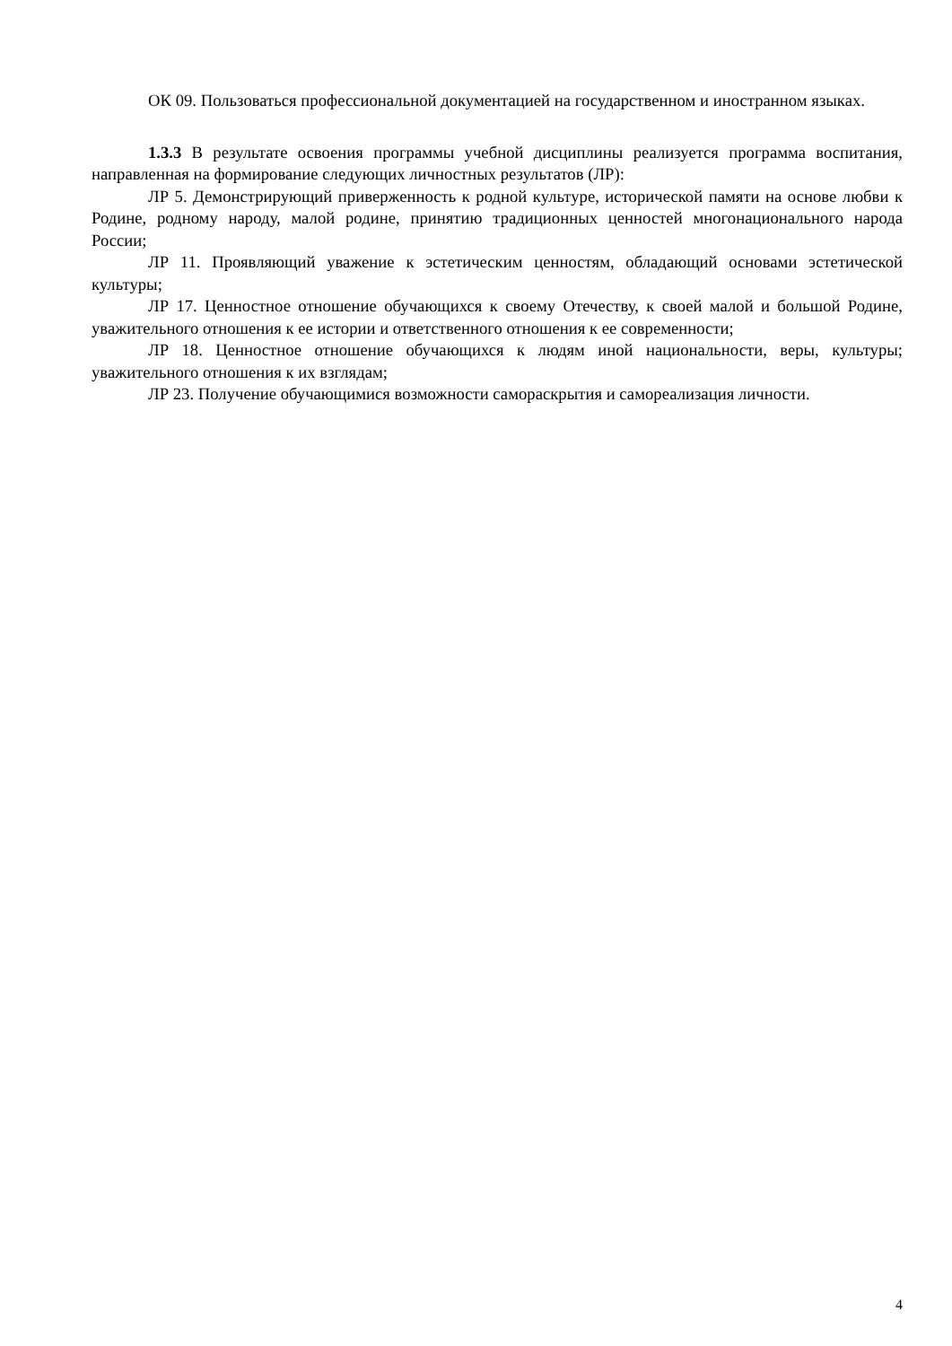ОК 09. Пользоваться профессиональной документацией на государственном и иностранном языках.
1.3.3 В результате освоения программы учебной дисциплины реализуется программа воспитания, направленная на формирование следующих личностных результатов (ЛР):
ЛР 5. Демонстрирующий приверженность к родной культуре, исторической памяти на основе любви к Родине, родному народу, малой родине, принятию традиционных ценностей многонационального народа России;
ЛР 11. Проявляющий уважение к эстетическим ценностям, обладающий основами эстетической культуры;
ЛР 17. Ценностное отношение обучающихся к своему Отечеству, к своей малой и большой Родине, уважительного отношения к ее истории и ответственного отношения к ее современности;
ЛР 18. Ценностное отношение обучающихся к людям иной национальности, веры, культуры; уважительного отношения к их взглядам;
ЛР 23. Получение обучающимися возможности самораскрытия и самореализация личности.
4